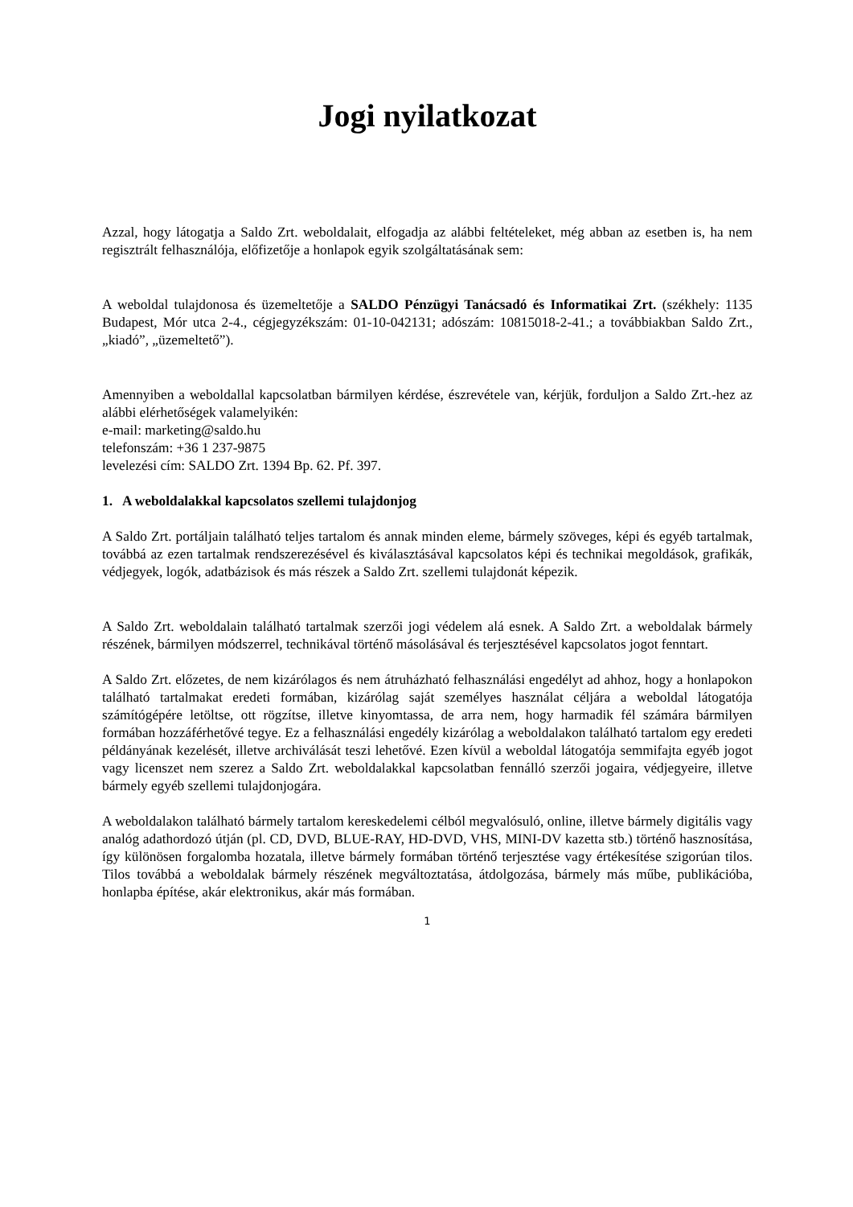Jogi nyilatkozat
Azzal, hogy látogatja a Saldo Zrt. weboldalait, elfogadja az alábbi feltételeket, még abban az esetben is, ha nem regisztrált felhasználója, előfizetője a honlapok egyik szolgáltatásának sem:
A weboldal tulajdonosa és üzemeltetője a SALDO Pénzügyi Tanácsadó és Informatikai Zrt. (székhely: 1135 Budapest, Mór utca 2-4., cégjegyzékszám: 01-10-042131; adószám: 10815018-2-41.; a továbbiakban Saldo Zrt., „kiadó”, „üzemeltető”).
Amennyiben a weboldallal kapcsolatban bármilyen kérdése, észrevétele van, kérjük, forduljon a Saldo Zrt.-hez az alábbi elérhetőségek valamelyikén:
e-mail: marketing@saldo.hu
telefonszám: +36 1 237-9875
levelezési cím: SALDO Zrt. 1394 Bp. 62. Pf. 397.
1. A weboldalakkal kapcsolatos szellemi tulajdonjog
A Saldo Zrt. portáljain található teljes tartalom és annak minden eleme, bármely szöveges, képi és egyéb tartalmak, továbbá az ezen tartalmak rendszerezésével és kiválasztásával kapcsolatos képi és technikai megoldások, grafikák, védjegyek, logók, adatbázisok és más részek a Saldo Zrt. szellemi tulajdonát képezik.
A Saldo Zrt. weboldalain található tartalmak szerzői jogi védelem alá esnek. A Saldo Zrt. a weboldalak bármely részének, bármilyen módszerrel, technikával történő másolásával és terjesztésével kapcsolatos jogot fenntart.
A Saldo Zrt. előzetes, de nem kizárólagos és nem átruházható felhasználási engedélyt ad ahhoz, hogy a honlapokon található tartalmakat eredeti formában, kizárólag saját személyes használat céljára a weboldal látogatója számítógépére letöltse, ott rögzítse, illetve kinyomtassa, de arra nem, hogy harmadik fél számára bármilyen formában hozzáférhetővé tegye. Ez a felhasználási engedély kizárólag a weboldalakon található tartalom egy eredeti példányának kezelését, illetve archiválását teszi lehetővé. Ezen kívül a weboldal látogatója semmifajta egyéb jogot vagy licenszet nem szerez a Saldo Zrt. weboldalakkal kapcsolatban fennálló szerzői jogaira, védjegyeire, illetve bármely egyéb szellemi tulajdonjogára.
A weboldalakon található bármely tartalom kereskedelemi célból megvalósuló, online, illetve bármely digitális vagy analóg adathordozó útján (pl. CD, DVD, BLUE-RAY, HD-DVD, VHS, MINI-DV kazetta stb.) történő hasznosítása, így különösen forgalomba hozatala, illetve bármely formában történő terjesztése vagy értékesítése szigorúan tilos. Tilos továbbá a weboldalak bármely részének megváltoztatása, átdolgozása, bármely más műbe, publikációba, honlapba építése, akár elektronikus, akár más formában.
1